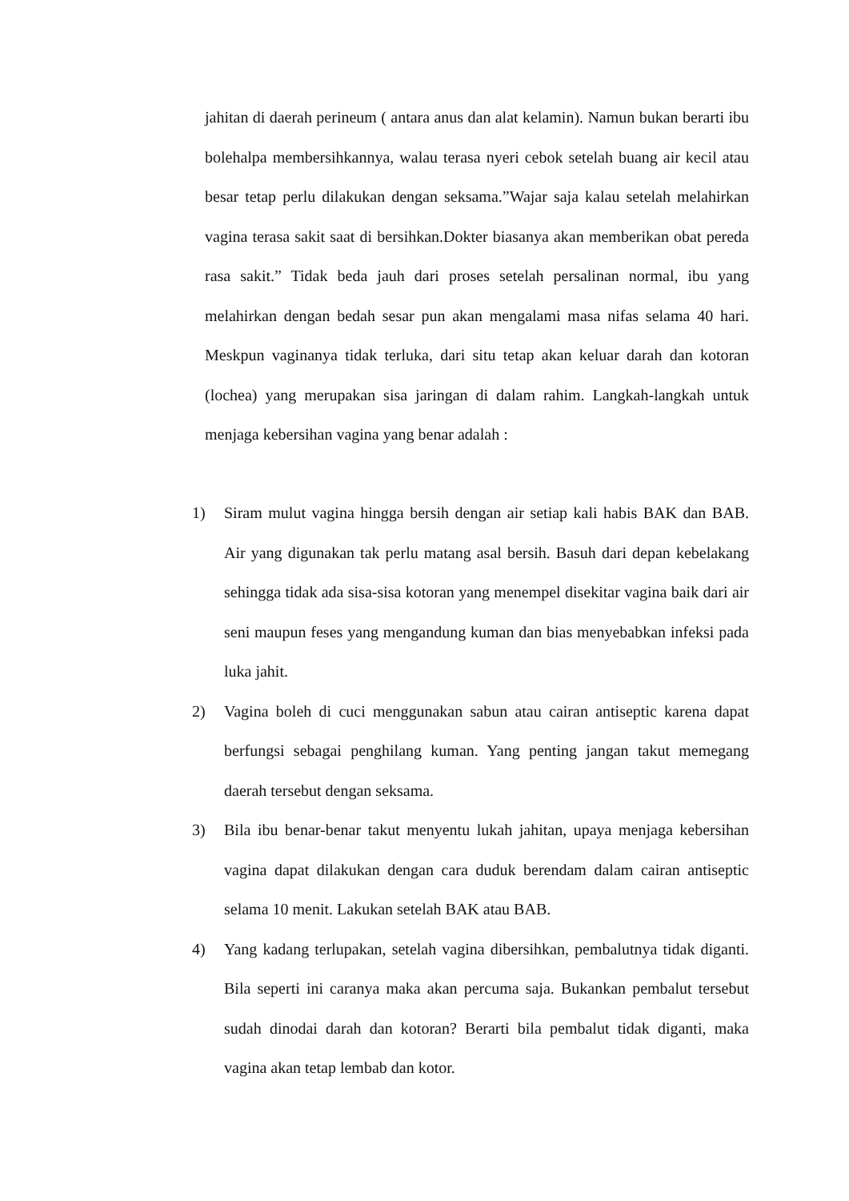jahitan di daerah perineum ( antara anus dan alat kelamin). Namun bukan berarti ibu bolehalpa membersihkannya, walau terasa nyeri cebok setelah buang air kecil atau besar tetap perlu dilakukan dengan seksama.”Wajar saja kalau setelah melahirkan vagina terasa sakit saat di bersihkan.Dokter biasanya akan memberikan obat pereda rasa sakit.” Tidak beda jauh dari proses setelah persalinan normal, ibu yang melahirkan dengan bedah sesar pun akan mengalami masa nifas selama 40 hari. Meskpun vaginanya tidak terluka, dari situ tetap akan keluar darah dan kotoran (lochea) yang merupakan sisa jaringan di dalam rahim. Langkah-langkah untuk menjaga kebersihan vagina yang benar adalah :
1) Siram mulut vagina hingga bersih dengan air setiap kali habis BAK dan BAB. Air yang digunakan tak perlu matang asal bersih. Basuh dari depan kebelakang sehingga tidak ada sisa-sisa kotoran yang menempel disekitar vagina baik dari air seni maupun feses yang mengandung kuman dan bias menyebabkan infeksi pada luka jahit.
2) Vagina boleh di cuci menggunakan sabun atau cairan antiseptic karena dapat berfungsi sebagai penghilang kuman. Yang penting jangan takut memegang daerah tersebut dengan seksama.
3) Bila ibu benar-benar takut menyentu lukah jahitan, upaya menjaga kebersihan vagina dapat dilakukan dengan cara duduk berendam dalam cairan antiseptic selama 10 menit. Lakukan setelah BAK atau BAB.
4) Yang kadang terlupakan, setelah vagina dibersihkan, pembalutnya tidak diganti. Bila seperti ini caranya maka akan percuma saja. Bukankan pembalut tersebut sudah dinodai darah dan kotoran? Berarti bila pembalut tidak diganti, maka vagina akan tetap lembab dan kotor.